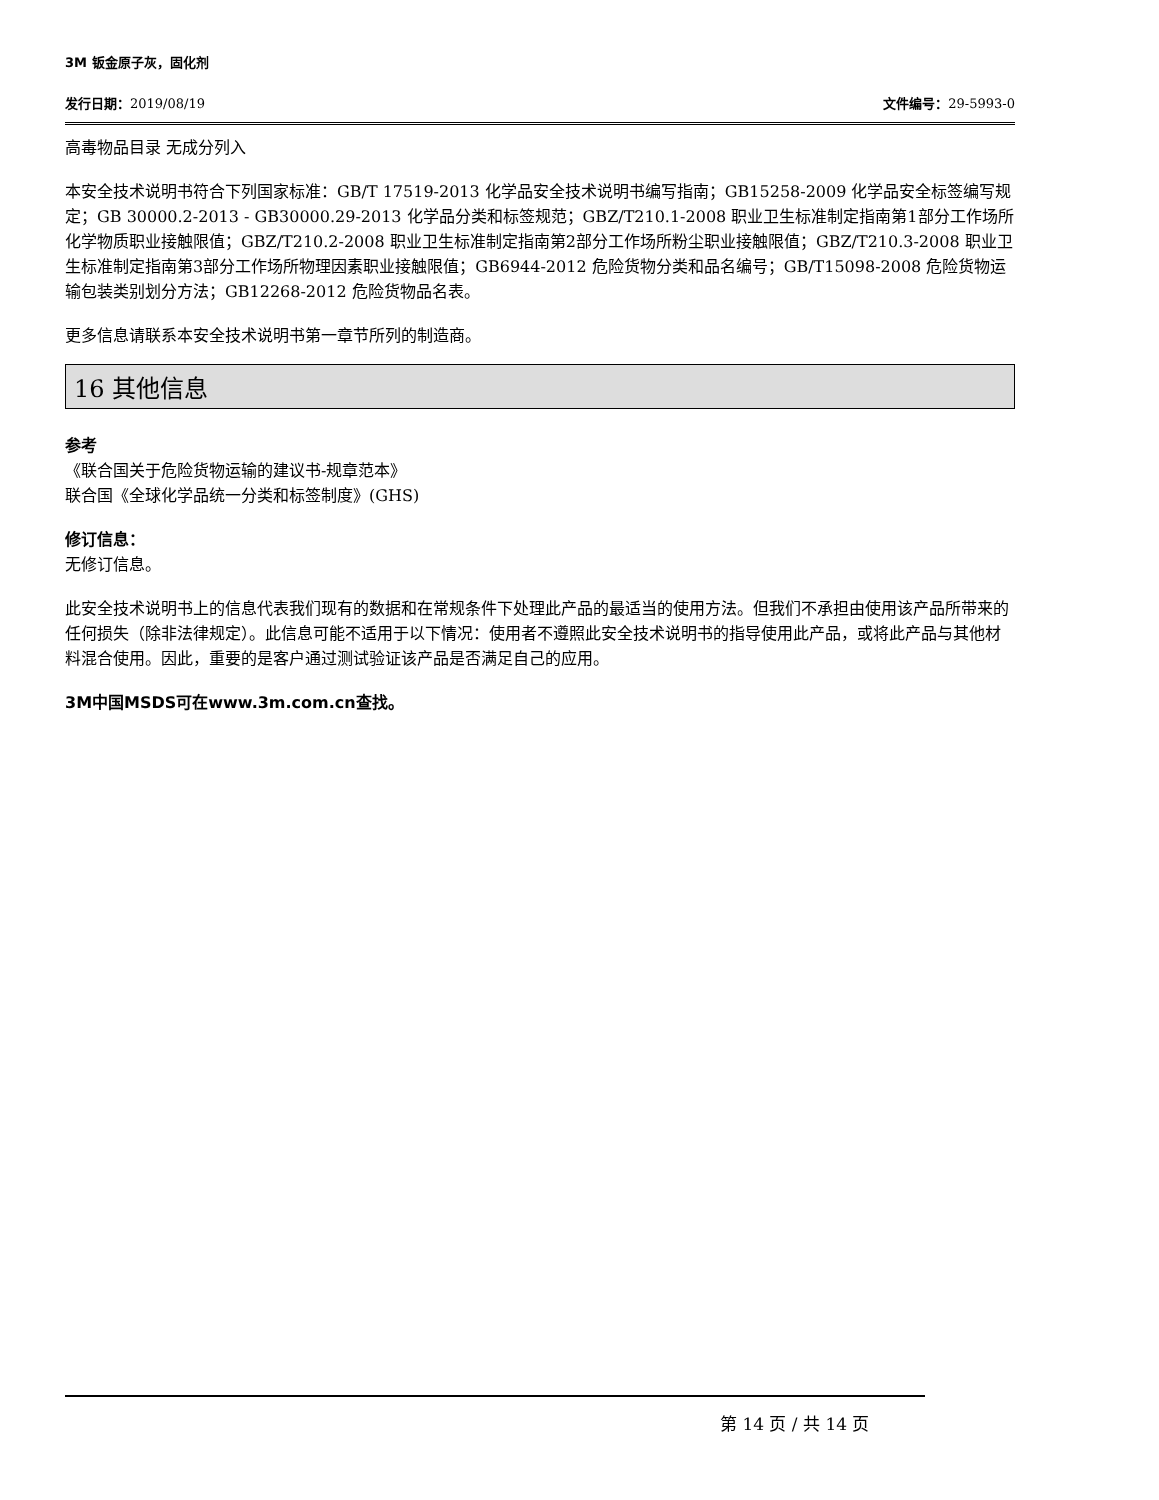3M 钣金原子灰，固化剂
发行日期：2019/08/19 文件编号：29-5993-0
高毒物品目录 无成分列入
本安全技术说明书符合下列国家标准：GB/T 17519-2013 化学品安全技术说明书编写指南；GB15258-2009 化学品安全标签编写规定；GB 30000.2-2013 - GB30000.29-2013 化学品分类和标签规范；GBZ/T210.1-2008 职业卫生标准制定指南第1部分工作场所化学物质职业接触限值；GBZ/T210.2-2008 职业卫生标准制定指南第2部分工作场所粉尘职业接触限值；GBZ/T210.3-2008 职业卫生标准制定指南第3部分工作场所物理因素职业接触限值；GB6944-2012 危险货物分类和品名编号；GB/T15098-2008 危险货物运输包装类别划分方法；GB12268-2012 危险货物品名表。
更多信息请联系本安全技术说明书第一章节所列的制造商。
16 其他信息
参考
《联合国关于危险货物运输的建议书-规章范本》
联合国《全球化学品统一分类和标签制度》(GHS)
修订信息：
无修订信息。
此安全技术说明书上的信息代表我们现有的数据和在常规条件下处理此产品的最适当的使用方法。但我们不承担由使用该产品所带来的任何损失（除非法律规定）。此信息可能不适用于以下情况：使用者不遵照此安全技术说明书的指导使用此产品，或将此产品与其他材料混合使用。因此，重要的是客户通过测试验证该产品是否满足自己的应用。
3M中国MSDS可在www.3m.com.cn查找。
第 14 页 / 共 14 页